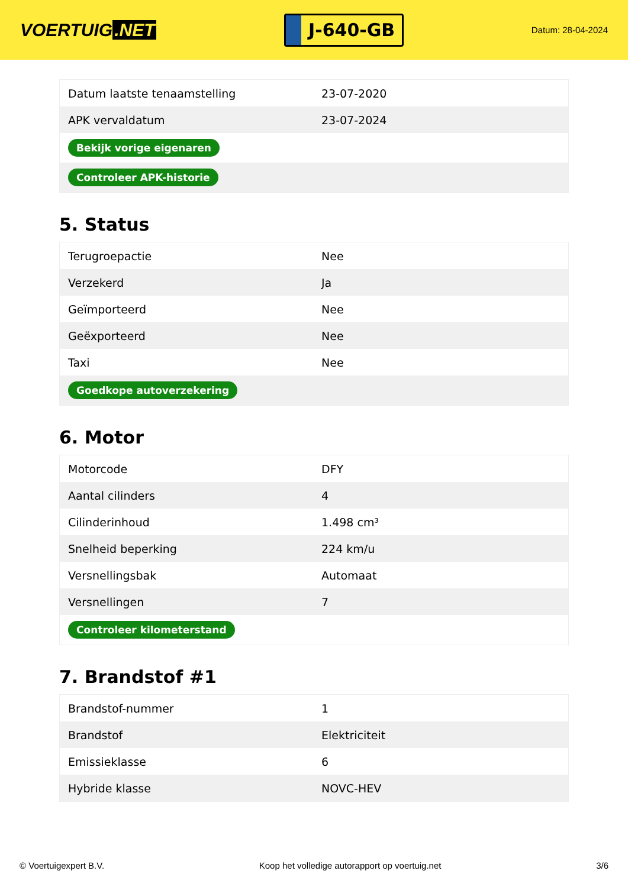VOERTUIG.NET
J-640-GB
Datum: 28-04-2024
| Datum laatste tenaamstelling | 23-07-2020 |
| APK vervaldatum | 23-07-2024 |
| Bekijk vorige eigenaren | |
| Controleer APK-historie | |
5. Status
| Terugroepactie | Nee |
| Verzekerd | Ja |
| Geïmporteerd | Nee |
| Geëxporteerd | Nee |
| Taxi | Nee |
| Goedkope autoverzekering | |
6. Motor
| Motorcode | DFY |
| Aantal cilinders | 4 |
| Cilinderinhoud | 1.498 cm³ |
| Snelheid beperking | 224 km/u |
| Versnellingsbak | Automaat |
| Versnellingen | 7 |
| Controleer kilometerstand | |
7. Brandstof #1
| Brandstof-nummer | 1 |
| Brandstof | Elektriciteit |
| Emissieklasse | 6 |
| Hybride klasse | NOVC-HEV |
© Voertuigexpert B.V. Koop het volledige autorapport op voertuig.net 3/6